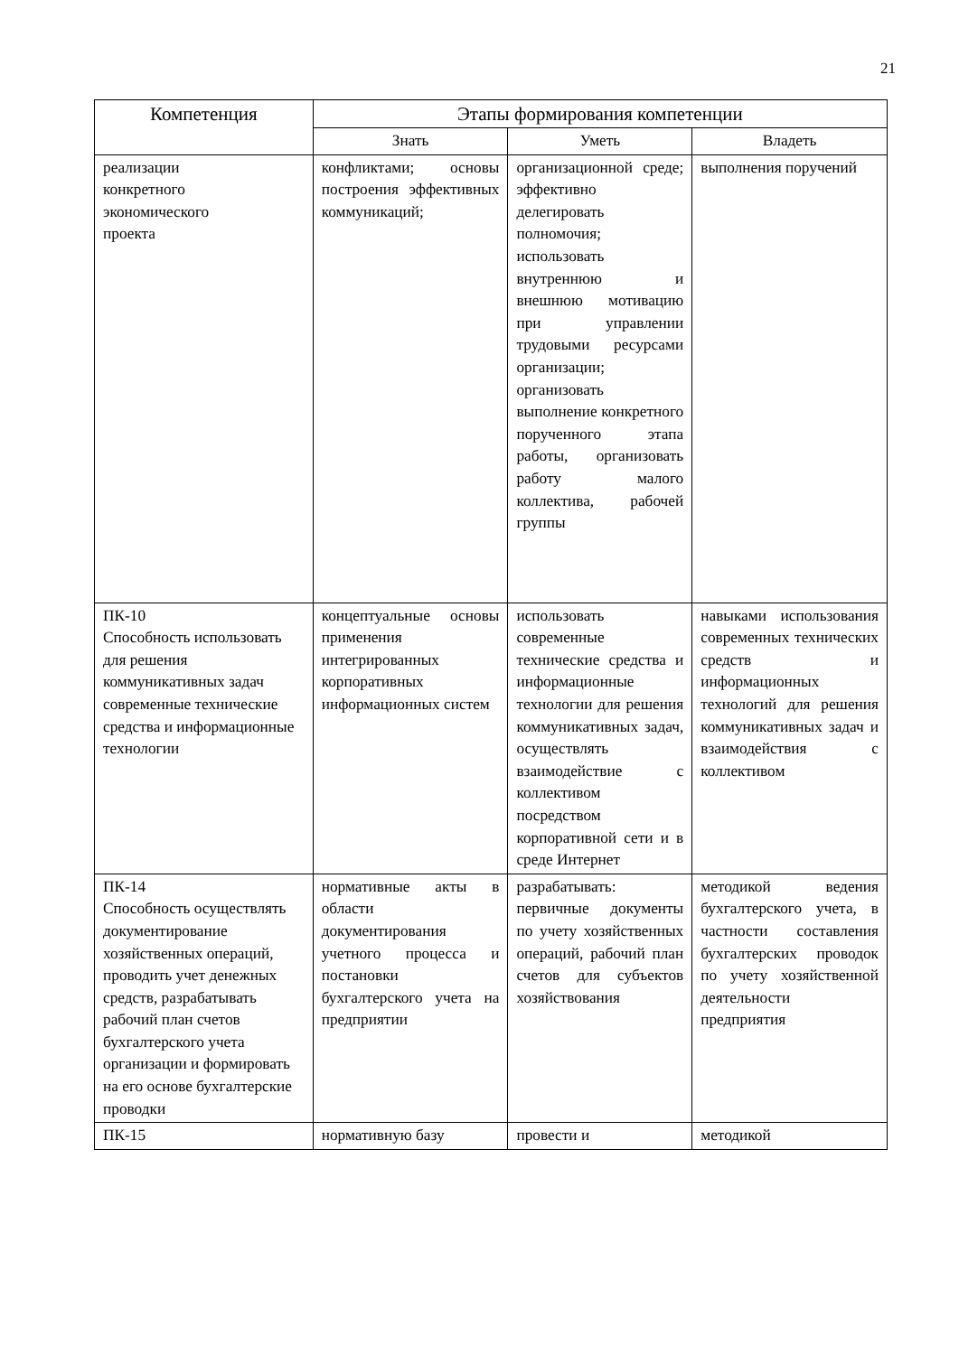21
| Компетенция | Этапы формирования компетенции | | |
| --- | --- | --- | --- |
| | Знать | Уметь | Владеть |
| реализации конкретного экономического проекта | конфликтами; основы построения эффективных коммуникаций; | организационной среде; эффективно делегировать полномочия; использовать внутреннюю и внешнюю мотивацию при управлении трудовыми ресурсами организации; организовать выполнение конкретного порученного этапа работы, организовать работу малого коллектива, рабочей группы | выполнения поручений |
| ПК-10 Способность использовать для решения коммуникативных задач современные технические средства и информационные технологии | концептуальные основы применения интегрированных корпоративных информационных систем | использовать современные технические средства и информационные технологии для решения коммуникативных задач, осуществлять взаимодействие с коллективом посредством корпоративной сети и в среде Интернет | навыками использования современных технических средств и информационных технологий для решения коммуникативных задач и взаимодействия с коллективом |
| ПК-14 Способность осуществлять документирование хозяйственных операций, проводить учет денежных средств, разрабатывать рабочий план счетов бухгалтерского учета организации и формировать на его основе бухгалтерские проводки | нормативные акты в области документирования учетного процесса и постановки бухгалтерского учета на предприятии | разрабатывать: первичные документы по учету хозяйственных операций, рабочий план счетов для субъектов хозяйствования | методикой ведения бухгалтерского учета, в частности составления бухгалтерских проводок по учету хозяйственной деятельности предприятия |
| ПК-15 | нормативную базу | провести и | методикой |